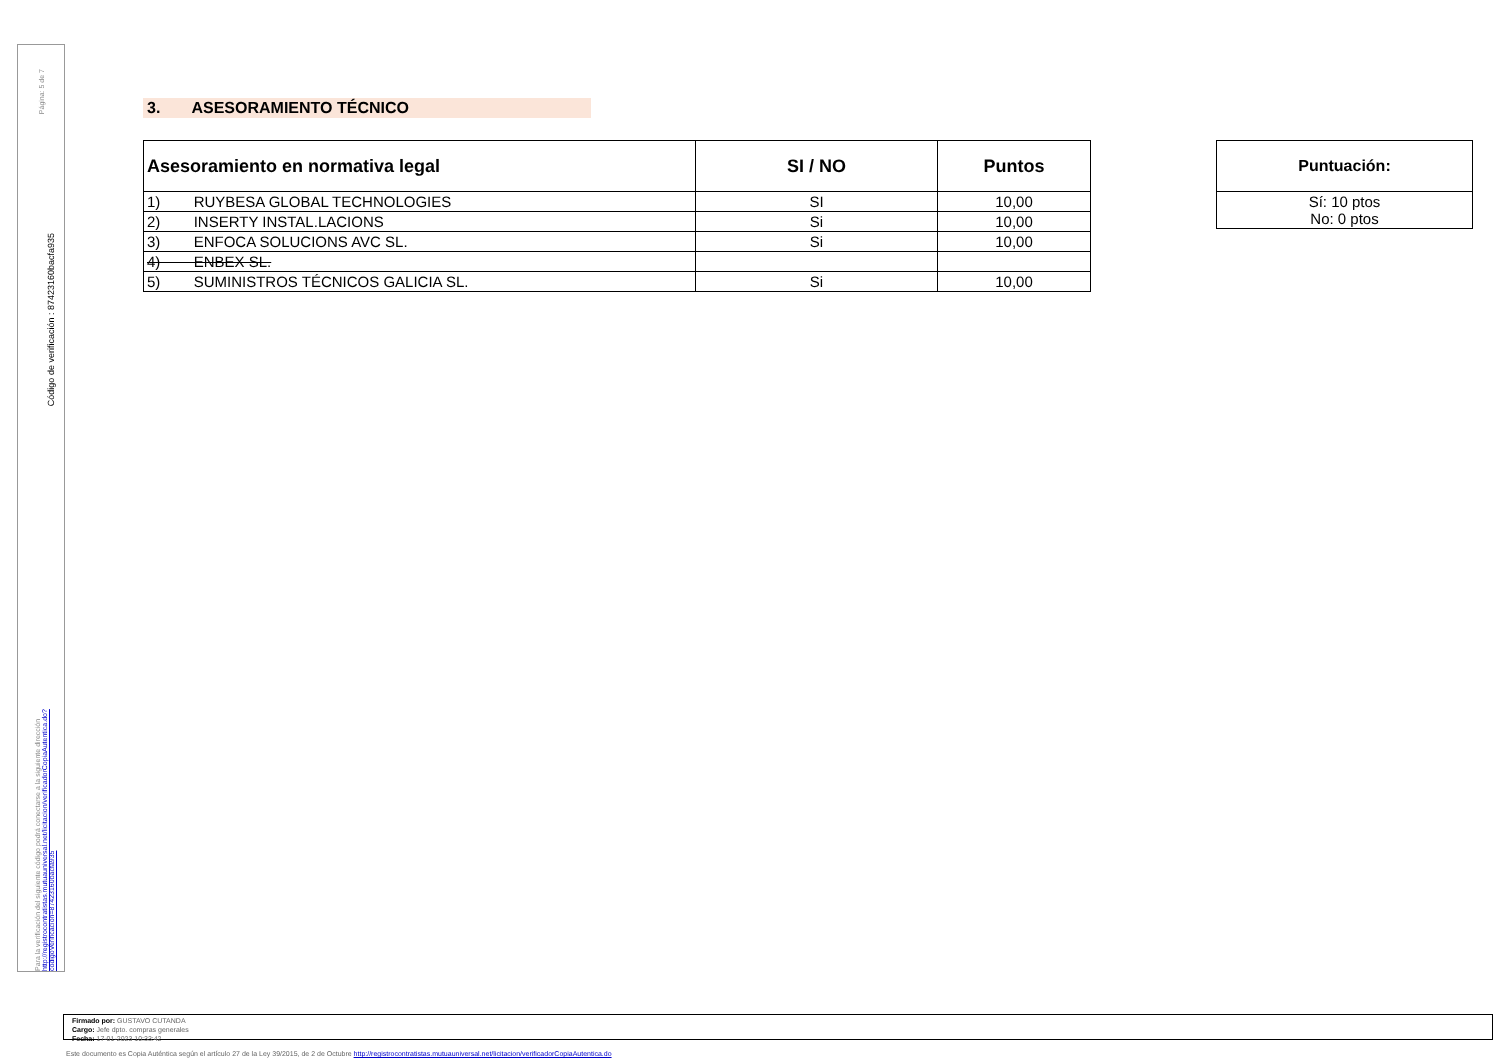Página: 5 de 7
Código de verificación : 87423160bacfa935
Para la verificación del siguiente código podrá conectarse a la siguiente dirección http://registrocontratistas.mutuauniversal.net/licitacion/verificadorCopiaAutentica.do?codigoVerificacion=87423160bacfa935
3. ASESORAMIENTO TÉCNICO
| Asesoramiento en normativa legal | SI / NO | Puntos |
| --- | --- | --- |
| 1) RUYBESA GLOBAL TECHNOLOGIES | SI | 10,00 |
| 2) INSERTY INSTAL.LACIONS | Si | 10,00 |
| 3) ENFOCA SOLUCIONS AVC SL. | Si | 10,00 |
| 4) ENBEX SL. | | |
| 5) SUMINISTROS TÉCNICOS GALICIA SL. | Si | 10,00 |
| Puntuación: |
| --- |
| Sí: 10 ptos No: 0 ptos |
Firmado por: GUSTAVO CUTANDA
Cargo: Jefe dpto. compras generales
Fecha: 17-01-2023 10:33:42
Este documento es Copia Auténtica según el artículo 27 de la Ley 39/2015, de 2 de Octubre http://registrocontratistas.mutuauniversal.net/licitacion/verificadorCopiaAutentica.do